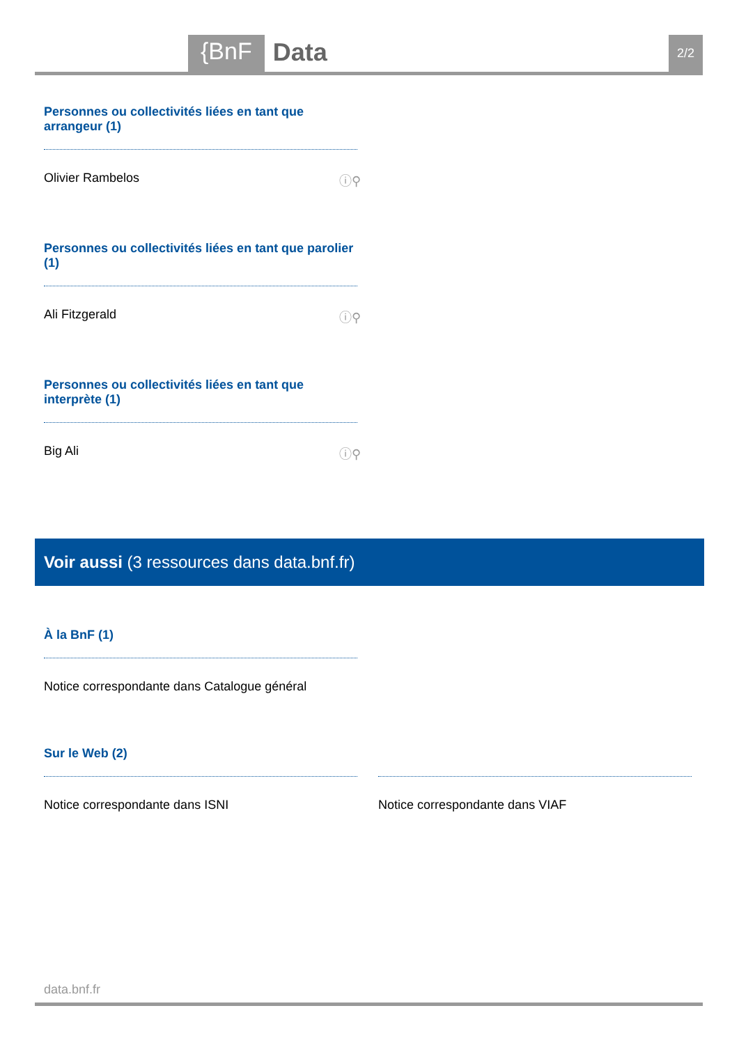{BnF Data 2/2
Personnes ou collectivités liées en tant que arrangeur (1)
Olivier Rambelos ⓘ⚲
Personnes ou collectivités liées en tant que parolier (1)
Ali Fitzgerald ⓘ⚲
Personnes ou collectivités liées en tant que interprète (1)
Big Ali ⓘ⚲
Voir aussi (3 ressources dans data.bnf.fr)
À la BnF (1)
Notice correspondante dans Catalogue général
Sur le Web (2)
Notice correspondante dans ISNI
Notice correspondante dans VIAF
data.bnf.fr